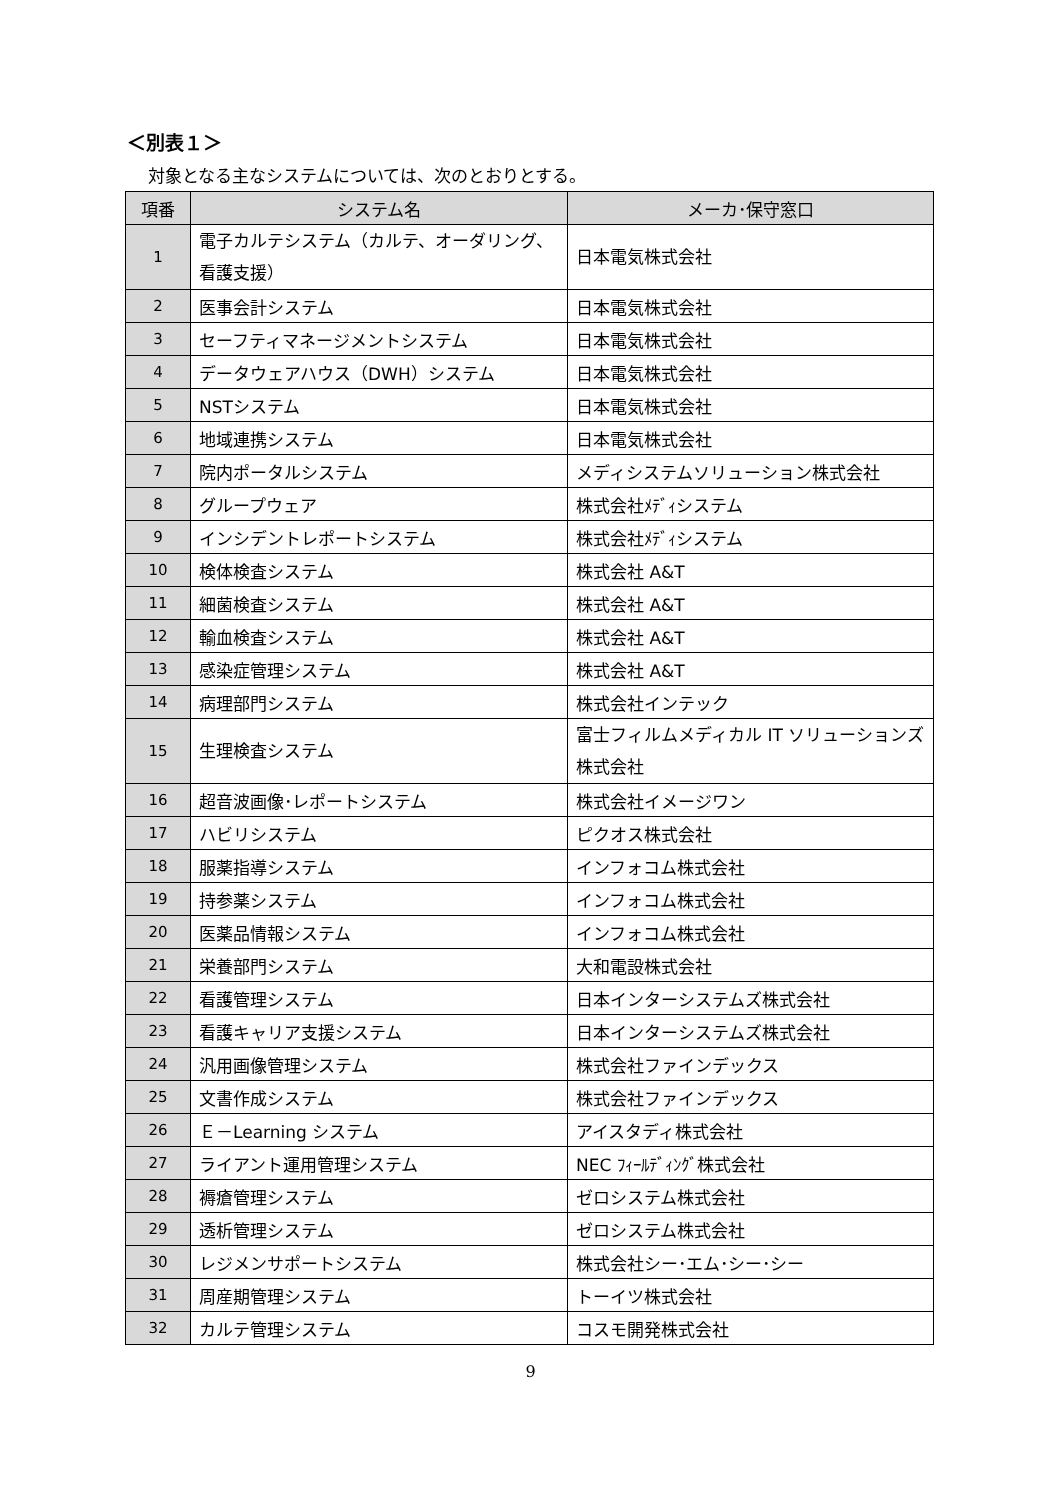＜別表１＞
対象となる主なシステムについては、次のとおりとする。
| 項番 | システム名 | メーカ･保守窓口 |
| --- | --- | --- |
| 1 | 電子カルテシステム（カルテ、オーダリング、看護支援） | 日本電気株式会社 |
| 2 | 医事会計システム | 日本電気株式会社 |
| 3 | セーフティマネージメントシステム | 日本電気株式会社 |
| 4 | データウェアハウス（DWH）システム | 日本電気株式会社 |
| 5 | NSTシステム | 日本電気株式会社 |
| 6 | 地域連携システム | 日本電気株式会社 |
| 7 | 院内ポータルシステム | メディシステムソリューション株式会社 |
| 8 | グループウェア | 株式会社ﾒﾃﾞｨシステム |
| 9 | インシデントレポートシステム | 株式会社ﾒﾃﾞｨシステム |
| 10 | 検体検査システム | 株式会社 A&T |
| 11 | 細菌検査システム | 株式会社 A&T |
| 12 | 輸血検査システム | 株式会社 A&T |
| 13 | 感染症管理システム | 株式会社 A&T |
| 14 | 病理部門システム | 株式会社インテック |
| 15 | 生理検査システム | 富士フィルムメディカル IT ソリューションズ株式会社 |
| 16 | 超音波画像･レポートシステム | 株式会社イメージワン |
| 17 | ハビリシステム | ピクオス株式会社 |
| 18 | 服薬指導システム | インフォコム株式会社 |
| 19 | 持参薬システム | インフォコム株式会社 |
| 20 | 医薬品情報システム | インフォコム株式会社 |
| 21 | 栄養部門システム | 大和電設株式会社 |
| 22 | 看護管理システム | 日本インターシステムズ株式会社 |
| 23 | 看護キャリア支援システム | 日本インターシステムズ株式会社 |
| 24 | 汎用画像管理システム | 株式会社ファインデックス |
| 25 | 文書作成システム | 株式会社ファインデックス |
| 26 | Ｅ－Learning システム | アイスタディ株式会社 |
| 27 | ライアント運用管理システム | NEC ﾌｨｰﾙﾃﾞｨﾝｸﾞ株式会社 |
| 28 | 褥瘡管理システム | ゼロシステム株式会社 |
| 29 | 透析管理システム | ゼロシステム株式会社 |
| 30 | レジメンサポートシステム | 株式会社シー･エム･シー･シー |
| 31 | 周産期管理システム | トーイツ株式会社 |
| 32 | カルテ管理システム | コスモ開発株式会社 |
9